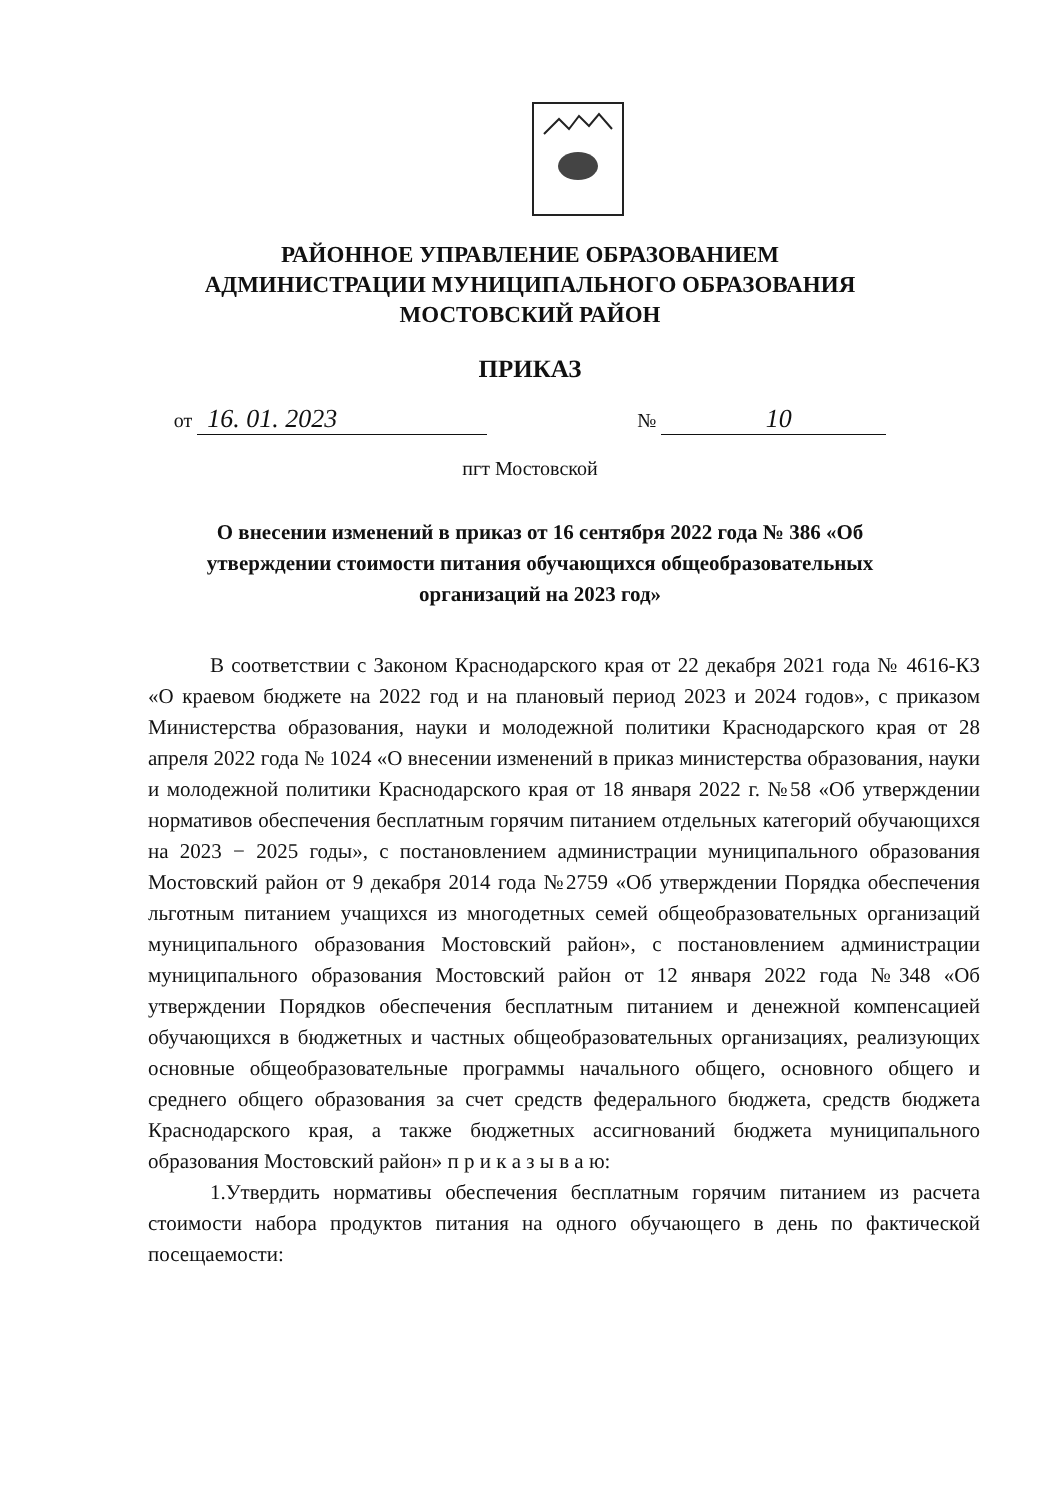РАЙОННОЕ УПРАВЛЕНИЕ ОБРАЗОВАНИЕМ
АДМИНИСТРАЦИИ МУНИЦИПАЛЬНОГО ОБРАЗОВАНИЯ
МОСТОВСКИЙ РАЙОН
ПРИКАЗ
от 16. 01. 2023 № 10
пгт Мостовской
О внесении изменений в приказ от 16 сентября 2022 года № 386 «Об утверждении стоимости питания обучающихся общеобразовательных организаций на 2023 год»
В соответствии с Законом Краснодарского края от 22 декабря 2021 года № 4616-КЗ «О краевом бюджете на 2022 год и на плановый период 2023 и 2024 годов», с приказом Министерства образования, науки и молодежной политики Краснодарского края от 28 апреля 2022 года № 1024 «О внесении изменений в приказ министерства образования, науки и молодежной политики Краснодарского края от 18 января 2022 г. №58 «Об утверждении нормативов обеспечения бесплатным горячим питанием отдельных категорий обучающихся на 2023 − 2025 годы», с постановлением администрации муниципального образования Мостовский район от 9 декабря 2014 года №2759 «Об утверждении Порядка обеспечения льготным питанием учащихся из многодетных семей общеобразовательных организаций муниципального образования Мостовский район», с постановлением администрации муниципального образования Мостовский район от 12 января 2022 года №348 «Об утверждении Порядков обеспечения бесплатным питанием и денежной компенсацией обучающихся в бюджетных и частных общеобразовательных организациях, реализующих основные общеобразовательные программы начального общего, основного общего и среднего общего образования за счет средств федерального бюджета, средств бюджета Краснодарского края, а также бюджетных ассигнований бюджета муниципального образования Мостовский район» п р и к а з ы в а ю:
1.Утвердить нормативы обеспечения бесплатным горячим питанием из расчета стоимости набора продуктов питания на одного обучающего в день по фактической посещаемости: